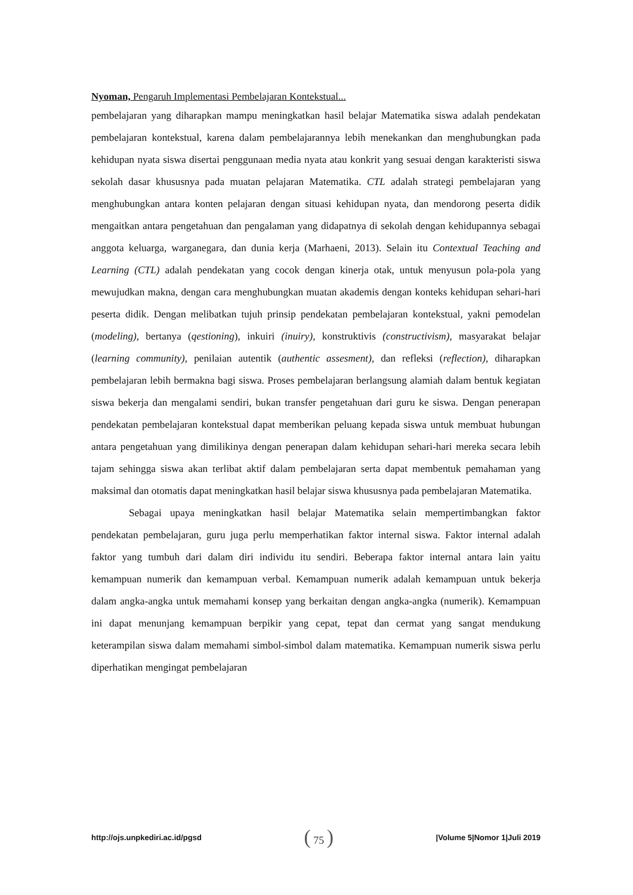Nyoman, Pengaruh Implementasi Pembelajaran Kontekstual...
pembelajaran yang diharapkan mampu meningkatkan hasil belajar Matematika siswa adalah pendekatan pembelajaran kontekstual, karena dalam pembelajarannya lebih menekankan dan menghubungkan pada kehidupan nyata siswa disertai penggunaan media nyata atau konkrit yang sesuai dengan karakteristi siswa sekolah dasar khususnya pada muatan pelajaran Matematika. CTL adalah strategi pembelajaran yang menghubungkan antara konten pelajaran dengan situasi kehidupan nyata, dan mendorong peserta didik mengaitkan antara pengetahuan dan pengalaman yang didapatnya di sekolah dengan kehidupannya sebagai anggota keluarga, warganegara, dan dunia kerja (Marhaeni, 2013). Selain itu Contextual Teaching and Learning (CTL) adalah pendekatan yang cocok dengan kinerja otak, untuk menyusun pola-pola yang mewujudkan makna, dengan cara menghubungkan muatan akademis dengan konteks kehidupan sehari-hari peserta didik. Dengan melibatkan tujuh prinsip pendekatan pembelajaran kontekstual, yakni pemodelan (modeling), bertanya (qestioning), inkuiri (inuiry), konstruktivis (constructivism), masyarakat belajar (learning community), penilaian autentik (authentic assesment), dan refleksi (reflection), diharapkan pembelajaran lebih bermakna bagi siswa. Proses pembelajaran berlangsung alamiah dalam bentuk kegiatan siswa bekerja dan mengalami sendiri, bukan transfer pengetahuan dari guru ke siswa. Dengan penerapan pendekatan pembelajaran kontekstual dapat memberikan peluang kepada siswa untuk membuat hubungan antara pengetahuan yang dimilikinya dengan penerapan dalam kehidupan sehari-hari mereka secara lebih tajam sehingga siswa akan terlibat aktif dalam pembelajaran serta dapat membentuk pemahaman yang maksimal dan otomatis dapat meningkatkan hasil belajar siswa khususnya pada pembelajaran Matematika.
Sebagai upaya meningkatkan hasil belajar Matematika selain mempertimbangkan faktor pendekatan pembelajaran, guru juga perlu memperhatikan faktor internal siswa. Faktor internal adalah faktor yang tumbuh dari dalam diri individu itu sendiri. Beberapa faktor internal antara lain yaitu kemampuan numerik dan kemampuan verbal. Kemampuan numerik adalah kemampuan untuk bekerja dalam angka-angka untuk memahami konsep yang berkaitan dengan angka-angka (numerik). Kemampuan ini dapat menunjang kemampuan berpikir yang cepat, tepat dan cermat yang sangat mendukung keterampilan siswa dalam memahami simbol-simbol dalam matematika. Kemampuan numerik siswa perlu diperhatikan mengingat pembelajaran
http://ojs.unpkediri.ac.id/pgsd ( 75 ) |Volume 5|Nomor 1|Juli 2019